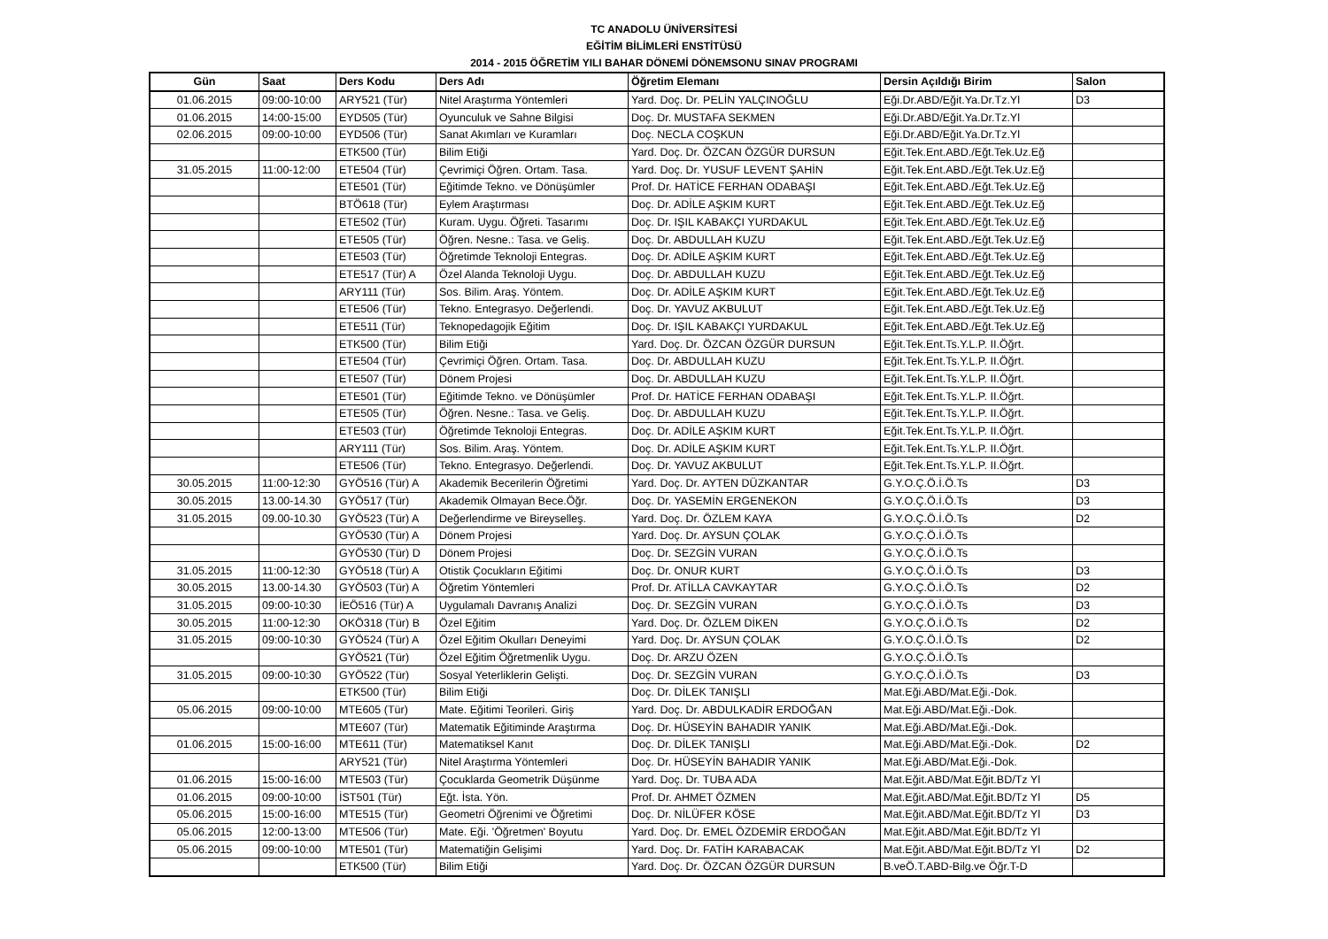TC ANADOLU ÜNİVERSİTESİ
EĞİTİM BİLİMLERİ ENSTİTÜSÜ
2014 - 2015 ÖĞRETİM YILI BAHAR DÖNEMİ DÖNEMSONU SINAV PROGRAMI
| Gün | Saat | Ders Kodu | Ders Adı | Öğretim Elemanı | Dersin Açıldığı Birim | Salon |
| --- | --- | --- | --- | --- | --- | --- |
| 01.06.2015 | 09:00-10:00 | ARY521 (Tür) | Nitel Araştırma Yöntemleri | Yard. Doç. Dr. PELİN YALÇINOĞLU | Eği.Dr.ABD/Eğit.Ya.Dr.Tz.Yl | D3 |
| 01.06.2015 | 14:00-15:00 | EYD505 (Tür) | Oyunculuk ve Sahne Bilgisi | Doç. Dr. MUSTAFA SEKMEN | Eği.Dr.ABD/Eğit.Ya.Dr.Tz.Yl | |
| 02.06.2015 | 09:00-10:00 | EYD506 (Tür) | Sanat Akımları ve Kuramları | Doç. NECLA COŞKUN | Eği.Dr.ABD/Eğit.Ya.Dr.Tz.Yl | |
| | | ETK500 (Tür) | Bilim Etiği | Yard. Doç. Dr. ÖZCAN ÖZGÜR DURSUN | Eğit.Tek.Ent.ABD./Eğt.Tek.Uz.Eğ | |
| 31.05.2015 | 11:00-12:00 | ETE504 (Tür) | Çevrimiçi Öğren. Ortam. Tasa. | Yard. Doç. Dr. YUSUF LEVENT ŞAHİN | Eğit.Tek.Ent.ABD./Eğt.Tek.Uz.Eğ | |
| | | ETE501 (Tür) | Eğitimde Tekno. ve Dönüşümler | Prof. Dr. HATİCE FERHAN ODABAŞI | Eğit.Tek.Ent.ABD./Eğt.Tek.Uz.Eğ | |
| | | BTÖ618 (Tür) | Eylem Araştırması | Doç. Dr. ADİLE AŞKIM KURT | Eğit.Tek.Ent.ABD./Eğt.Tek.Uz.Eğ | |
| | | ETE502 (Tür) | Kuram. Uygu. Öğreti. Tasarımı | Doç. Dr. IŞIL KABAKÇI YURDAKUL | Eğit.Tek.Ent.ABD./Eğt.Tek.Uz.Eğ | |
| | | ETE505 (Tür) | Öğren. Nesne.: Tasa. ve Geliş. | Doç. Dr. ABDULLAH KUZU | Eğit.Tek.Ent.ABD./Eğt.Tek.Uz.Eğ | |
| | | ETE503 (Tür) | Öğretimde Teknoloji Entegras. | Doç. Dr. ADİLE AŞKIM KURT | Eğit.Tek.Ent.ABD./Eğt.Tek.Uz.Eğ | |
| | | ETE517 (Tür) A | Özel Alanda Teknoloji Uygu. | Doç. Dr. ABDULLAH KUZU | Eğit.Tek.Ent.ABD./Eğt.Tek.Uz.Eğ | |
| | | ARY111 (Tür) | Sos. Bilim. Araş. Yöntem. | Doç. Dr. ADİLE AŞKIM KURT | Eğit.Tek.Ent.ABD./Eğt.Tek.Uz.Eğ | |
| | | ETE506 (Tür) | Tekno. Entegrasyo. Değerlendi. | Doç. Dr. YAVUZ AKBULUT | Eğit.Tek.Ent.ABD./Eğt.Tek.Uz.Eğ | |
| | | ETE511 (Tür) | Teknopedagojik Eğitim | Doç. Dr. IŞIL KABAKÇI YURDAKUL | Eğit.Tek.Ent.ABD./Eğt.Tek.Uz.Eğ | |
| | | ETK500 (Tür) | Bilim Etiği | Yard. Doç. Dr. ÖZCAN ÖZGÜR DURSUN | Eğit.Tek.Ent.Ts.Y.L.P. II.Öğrt. | |
| | | ETE504 (Tür) | Çevrimiçi Öğren. Ortam. Tasa. | Doç. Dr. ABDULLAH KUZU | Eğit.Tek.Ent.Ts.Y.L.P. II.Öğrt. | |
| | | ETE507 (Tür) | Dönem Projesi | Doç. Dr. ABDULLAH KUZU | Eğit.Tek.Ent.Ts.Y.L.P. II.Öğrt. | |
| | | ETE501 (Tür) | Eğitimde Tekno. ve Dönüşümler | Prof. Dr. HATİCE FERHAN ODABAŞI | Eğit.Tek.Ent.Ts.Y.L.P. II.Öğrt. | |
| | | ETE505 (Tür) | Öğren. Nesne.: Tasa. ve Geliş. | Doç. Dr. ABDULLAH KUZU | Eğit.Tek.Ent.Ts.Y.L.P. II.Öğrt. | |
| | | ETE503 (Tür) | Öğretimde Teknoloji Entegras. | Doç. Dr. ADİLE AŞKIM KURT | Eğit.Tek.Ent.Ts.Y.L.P. II.Öğrt. | |
| | | ARY111 (Tür) | Sos. Bilim. Araş. Yöntem. | Doç. Dr. ADİLE AŞKIM KURT | Eğit.Tek.Ent.Ts.Y.L.P. II.Öğrt. | |
| | | ETE506 (Tür) | Tekno. Entegrasyo. Değerlendi. | Doç. Dr. YAVUZ AKBULUT | Eğit.Tek.Ent.Ts.Y.L.P. II.Öğrt. | |
| 30.05.2015 | 11:00-12:30 | GYÖ516 (Tür) A | Akademik Becerilerin Öğretimi | Yard. Doç. Dr. AYTEN DÜZKANTAR | G.Y.O.Ç.Ö.İ.Ö.Ts | D3 |
| 30.05.2015 | 13.00-14.30 | GYÖ517 (Tür) | Akademik Olmayan Bece.Öğr. | Doç. Dr. YASEMİN ERGENEKON | G.Y.O.Ç.Ö.İ.Ö.Ts | D3 |
| 31.05.2015 | 09.00-10.30 | GYÖ523 (Tür) A | Değerlendirme ve Bireyselleş. | Yard. Doç. Dr. ÖZLEM KAYA | G.Y.O.Ç.Ö.İ.Ö.Ts | D2 |
| | | GYÖ530 (Tür) A | Dönem Projesi | Yard. Doç. Dr. AYSUN ÇOLAK | G.Y.O.Ç.Ö.İ.Ö.Ts | |
| | | GYÖ530 (Tür) D | Dönem Projesi | Doç. Dr. SEZGİN VURAN | G.Y.O.Ç.Ö.İ.Ö.Ts | |
| 31.05.2015 | 11:00-12:30 | GYÖ518 (Tür) A | Otistik Çocukların Eğitimi | Doç. Dr. ONUR KURT | G.Y.O.Ç.Ö.İ.Ö.Ts | D3 |
| 30.05.2015 | 13.00-14.30 | GYÖ503 (Tür) A | Öğretim Yöntemleri | Prof. Dr. ATİLLA CAVKAYTAR | G.Y.O.Ç.Ö.İ.Ö.Ts | D2 |
| 31.05.2015 | 09:00-10:30 | İEÖ516 (Tür) A | Uygulamalı Davranış Analizi | Doç. Dr. SEZGİN VURAN | G.Y.O.Ç.Ö.İ.Ö.Ts | D3 |
| 30.05.2015 | 11:00-12:30 | OKÖ318 (Tür) B | Özel Eğitim | Yard. Doç. Dr. ÖZLEM DİKEN | G.Y.O.Ç.Ö.İ.Ö.Ts | D2 |
| 31.05.2015 | 09:00-10:30 | GYÖ524 (Tür) A | Özel Eğitim Okulları Deneyimi | Yard. Doç. Dr. AYSUN ÇOLAK | G.Y.O.Ç.Ö.İ.Ö.Ts | D2 |
| | | GYÖ521 (Tür) | Özel Eğitim Öğretmenlik Uygu. | Doç. Dr. ARZU ÖZEN | G.Y.O.Ç.Ö.İ.Ö.Ts | |
| 31.05.2015 | 09:00-10:30 | GYÖ522 (Tür) | Sosyal Yeterliklerin Gelişti. | Doç. Dr. SEZGİN VURAN | G.Y.O.Ç.Ö.İ.Ö.Ts | D3 |
| | | ETK500 (Tür) | Bilim Etiği | Doç. Dr. DİLEK TANIŞLI | Mat.Eği.ABD/Mat.Eği.-Dok. | |
| 05.06.2015 | 09:00-10:00 | MTE605 (Tür) | Mate. Eğitimi Teorileri. Giriş | Yard. Doç. Dr. ABDULKADİR ERDOĞAN | Mat.Eği.ABD/Mat.Eği.-Dok. | |
| | | MTE607 (Tür) | Matematik Eğitiminde Araştırma | Doç. Dr. HÜSEYİN BAHADIR YANIK | Mat.Eği.ABD/Mat.Eği.-Dok. | |
| 01.06.2015 | 15:00-16:00 | MTE611 (Tür) | Matematiksel Kanıt | Doç. Dr. DİLEK TANIŞLI | Mat.Eği.ABD/Mat.Eği.-Dok. | D2 |
| | | ARY521 (Tür) | Nitel Araştırma Yöntemleri | Doç. Dr. HÜSEYİN BAHADIR YANIK | Mat.Eği.ABD/Mat.Eği.-Dok. | |
| 01.06.2015 | 15:00-16:00 | MTE503 (Tür) | Çocuklarda Geometrik Düşünme | Yard. Doç. Dr. TUBA ADA | Mat.Eğit.ABD/Mat.Eğit.BD/Tz Yl | |
| 01.06.2015 | 09:00-10:00 | İST501 (Tür) | Eğt. İsta. Yön. | Prof. Dr. AHMET ÖZMEN | Mat.Eğit.ABD/Mat.Eğit.BD/Tz Yl | D5 |
| 05.06.2015 | 15:00-16:00 | MTE515 (Tür) | Geometri Öğrenimi ve Öğretimi | Doç. Dr. NİLÜFER KÖSE | Mat.Eğit.ABD/Mat.Eğit.BD/Tz Yl | D3 |
| 05.06.2015 | 12:00-13:00 | MTE506 (Tür) | Mate. Eği. 'Öğretmen' Boyutu | Yard. Doç. Dr. EMEL ÖZDEMİR ERDOĞAN | Mat.Eğit.ABD/Mat.Eğit.BD/Tz Yl | |
| 05.06.2015 | 09:00-10:00 | MTE501 (Tür) | Matematiğin Gelişimi | Yard. Doç. Dr. FATİH KARABACAK | Mat.Eğit.ABD/Mat.Eğit.BD/Tz Yl | D2 |
| | | ETK500 (Tür) | Bilim Etiği | Yard. Doç. Dr. ÖZCAN ÖZGÜR DURSUN | B.veÖ.T.ABD-Bilg.ve Öğr.T-D | |